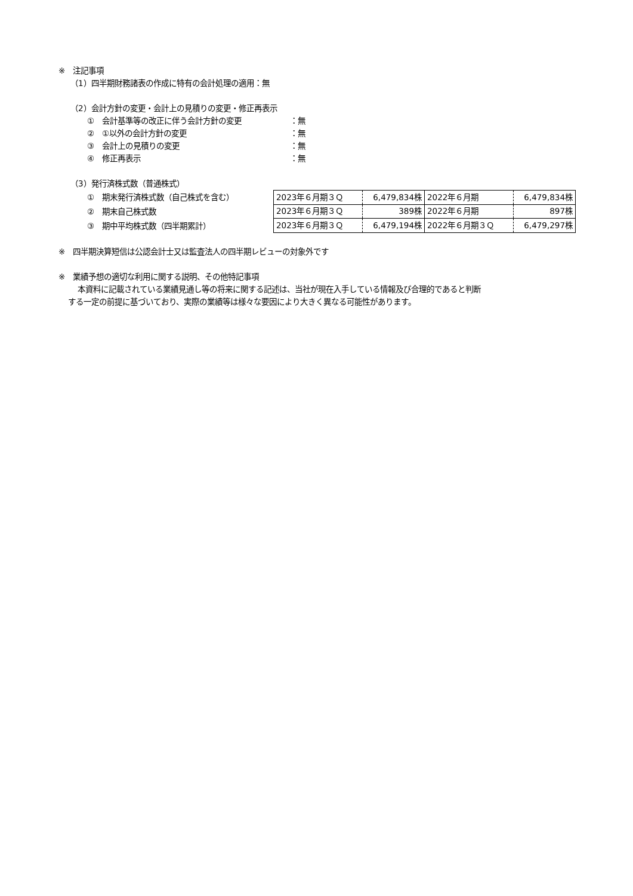※　注記事項
（1）四半期財務諸表の作成に特有の会計処理の適用：無
（2）会計方針の変更・会計上の見積りの変更・修正再表示
①　会計基準等の改正に伴う会計方針の変更 ：無
②　①以外の会計方針の変更 ：無
③　会計上の見積りの変更 ：無
④　修正再表示 ：無
（3）発行済株式数（普通株式）
①　期末発行済株式数（自己株式を含む）
②　期末自己株式数
③　期中平均株式数（四半期累計）
| 2023年６月期３Ｑ | 6,479,834株 | 2022年６月期 | 6,479,834株 |
| 2023年６月期３Ｑ | 389株 | 2022年６月期 | 897株 |
| 2023年６月期３Ｑ | 6,479,194株 | 2022年６月期３Ｑ | 6,479,297株 |
※　四半期決算短信は公認会計士又は監査法人の四半期レビューの対象外です
※　業績予想の適切な利用に関する説明、その他特記事項
本資料に記載されている業績見通し等の将来に関する記述は、当社が現在入手している情報及び合理的であると判断
する一定の前提に基づいており、実際の業績等は様々な要因により大きく異なる可能性があります。